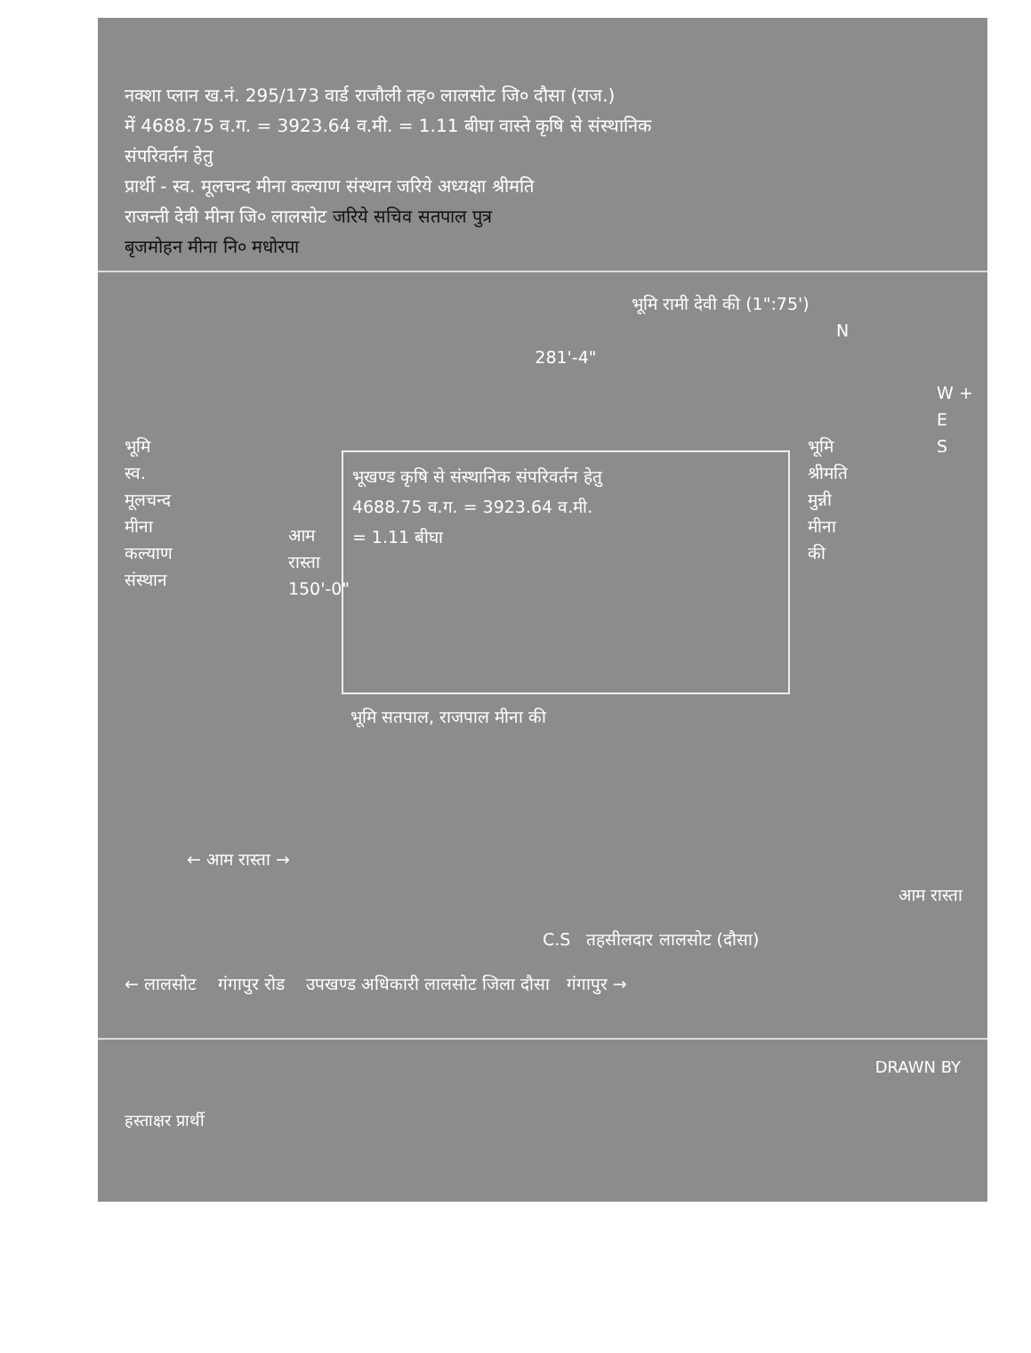नक्शा प्लान ख.नं. 295/173 वार्ड राजौली तह० लालसोट जि० दौसा (राज.)
में 4688.75 व.ग. = 3923.64 व.मी. = 1.11 बीघा वास्ते कृषि से संस्थानिक
संपरिवर्तन हेतु
प्रार्थी - स्व. मूलचन्द मीना कल्याण संस्थान जरिये अध्यक्षा श्रीमति
राजन्ती देवी मीना जि० लालसोट जरिये सचिव सतपाल पुत्र
बृजमोहन मीना नि० मधोरपा
भूमि रामी देवी की (1":75')
N
भूमि
स्व.
मूलचन्द
मीना
कल्याण
संस्थान
आम रास्ता 150'-0"
281'-4"
भूखण्ड कृषि से संस्थानिक संपरिवर्तन हेतु
4688.75 व.ग. = 3923.64 व.मी.
= 1.11 बीघा
भूमि सतपाल, राजपाल मीना की
भूमि
श्रीमति
मुन्नी
मीना
की
W + E
S
← आम रास्ता →
आम रास्ता
C.S तहसीलदार लालसोट (दौसा)
← लालसोट गंगापुर रोड उपखण्ड अधिकारी लालसोट जिला दौसा गंगापुर →
DRAWN BY
हस्ताक्षर प्रार्थी